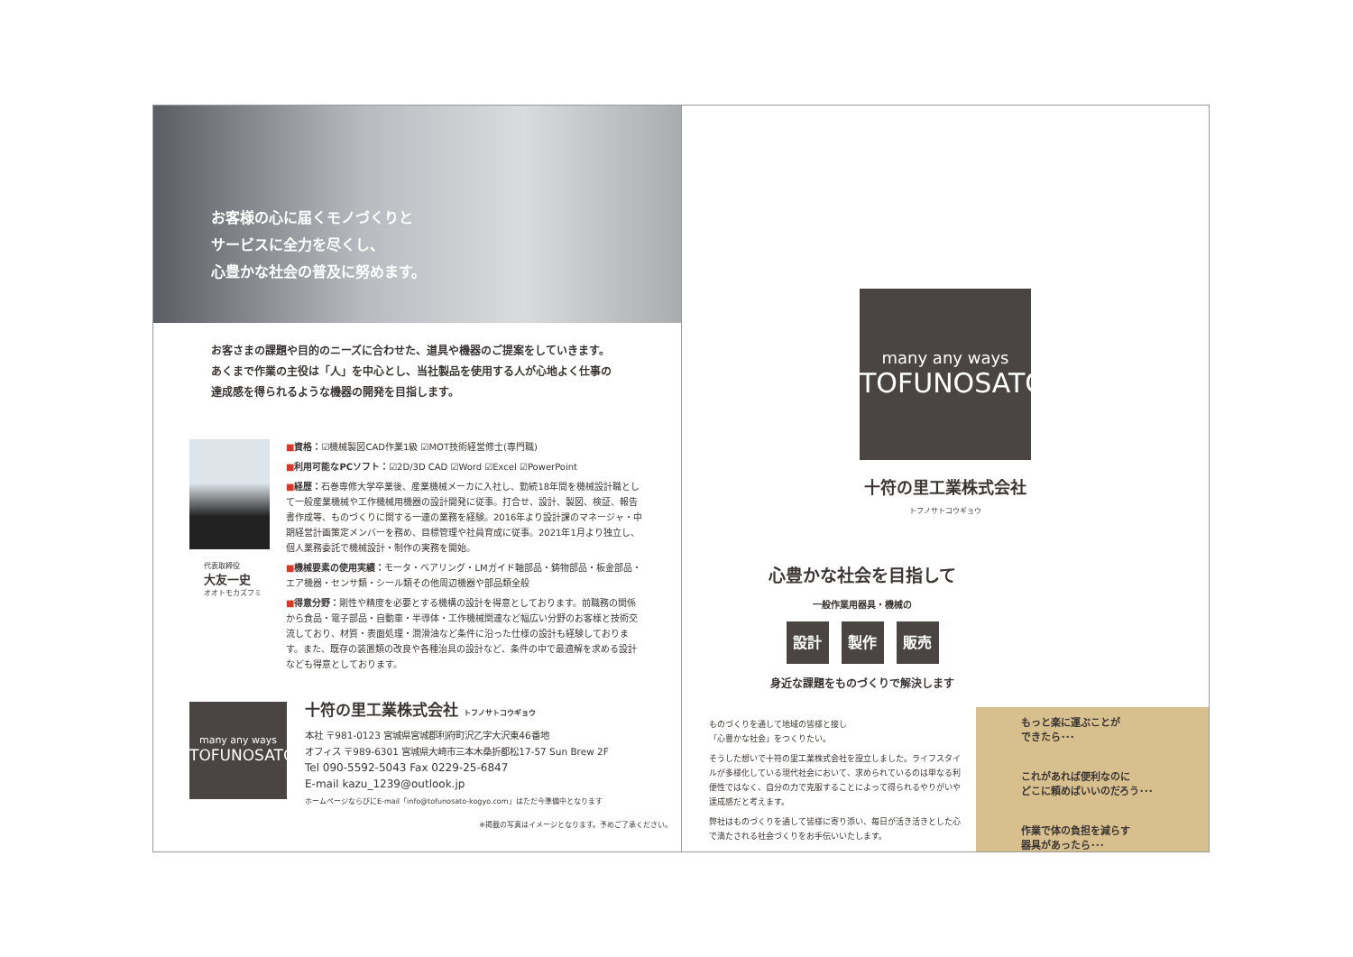お客様の心に届くモノづくりと
サービスに全力を尽くし、
心豊かな社会の普及に努めます。
お客さまの課題や目的のニーズに合わせた、道具や機器のご提案をしていきます。
あくまで作業の主役は「人」を中心とし、当社製品を使用する人が心地よく仕事の
達成感を得られるような機器の開発を目指します。
代表取締役
大友一史
オオトモカズフミ
■資格：☑機械製図CAD作業1級 ☑MOT技術経営修士(専門職)
■利用可能なPCソフト：☑2D/3D CAD ☑Word ☑Excel ☑PowerPoint
■経歴：石巻専修大学卒業後、産業機械メーカに入社し、勤続18年間を機械設計職として一般産業機械や工作機械用機器の設計開発に従事。打合せ、設計、製図、検証、報告書作成等、ものづくりに関する一連の業務を経験。2016年より設計課のマネージャ・中期経営計画策定メンバーを務め、目標管理や社員育成に従事。2021年1月より独立し、個人業務委託で機械設計・制作の実務を開始。
■機械要素の使用実績：モータ・ベアリング・LMガイド軸部品・鋳物部品・板金部品・エア機器・センサ類・シール類その他周辺機器や部品類全般
■得意分野：剛性や精度を必要とする機構の設計を得意としております。前職務の関係から食品・電子部品・自動車・半導体・工作機械関連など幅広い分野のお客様と技術交流しており、材質・表面処理・潤滑油など条件に沿った仕様の設計も経験しております。また、既存の装置類の改良や各種治具の設計など、条件の中で最適解を求める設計なども得意としております。
many any ways
TOFUNOSATO
十符の里工業株式会社 トフノサトコウギョウ
本社 〒981-0123 宮城県宮城郡利府町沢乙字大沢東46番地
オフィス 〒989-6301 宮城県大崎市三本木桑折都松17-57 Sun Brew 2F
Tel 090-5592-5043 Fax 0229-25-6847
E-mail kazu_1239@outlook.jp
ホームページならびにE-mail「info@tofunosato-kogyo.com」はただ今準備中となります
※掲載の写真はイメージとなります。予めご了承ください。
many any ways
TOFUNOSATO
十符の里工業株式会社
トフノサトコウギョウ
心豊かな社会を目指して
一般作業用器具・機械の
設計 製作 販売
身近な課題をものづくりで解決します
ものづくりを通して地域の皆様と接し
「心豊かな社会」をつくりたい。
そうした想いで十符の里工業株式会社を設立しました。ライフスタイルが多様化している現代社会において、求められているのは単なる利便性ではなく、自分の力で克服することによって得られるやりがいや達成感だと考えます。
弊社はものづくりを通して皆様に寄り添い、毎日が活き活きとした心で満たされる社会づくりをお手伝いいたします。
もっと楽に運ぶことが
できたら･･･
これがあれば便利なのに
どこに頼めばいいのだろう･･･
作業で体の負担を減らす
器具があったら･･･